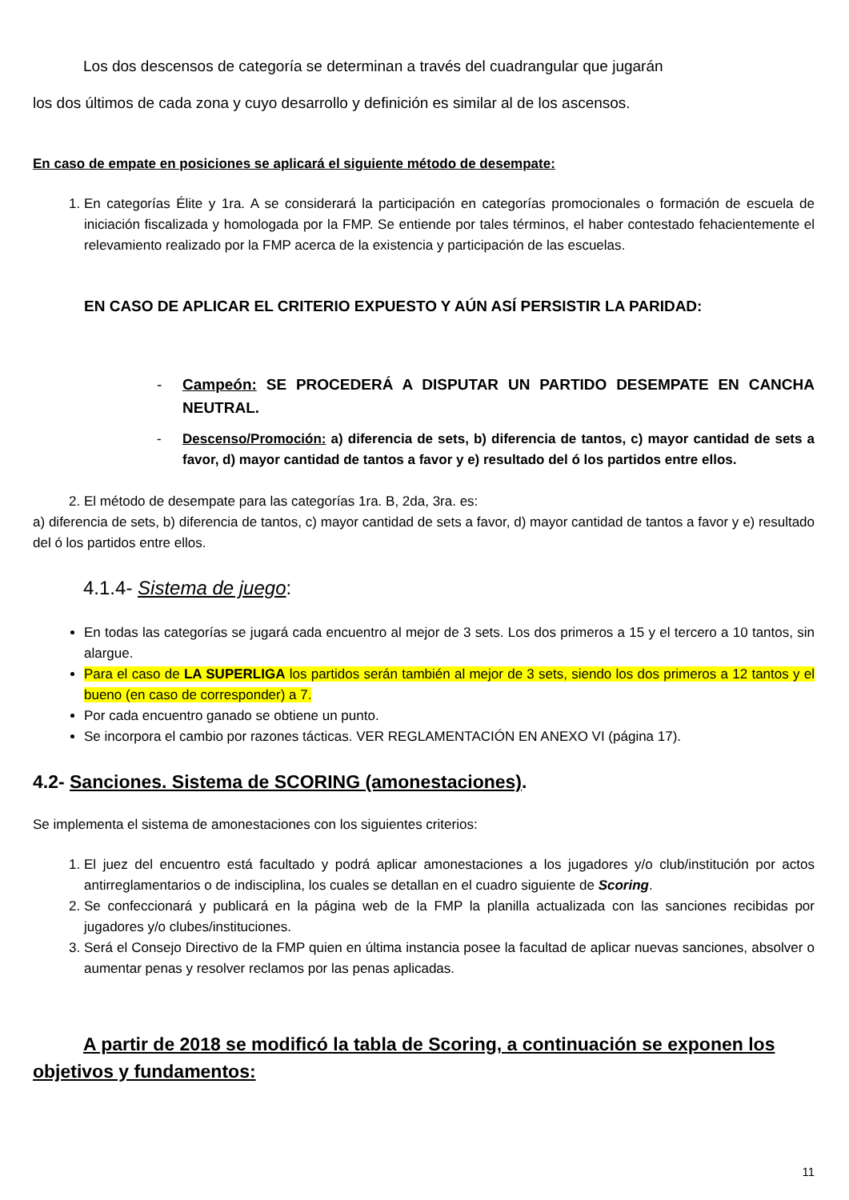Los dos descensos de categoría se determinan a través del cuadrangular que jugarán
los dos últimos de cada zona y cuyo desarrollo y definición es similar al de los ascensos.
En caso de empate en posiciones se aplicará el siguiente método de desempate:
1. En categorías Élite y 1ra. A se considerará la participación en categorías promocionales o formación de escuela de iniciación fiscalizada y homologada por la FMP. Se entiende por tales términos, el haber contestado fehacientemente el relevamiento realizado por la FMP acerca de la existencia y participación de las escuelas.
EN CASO DE APLICAR EL CRITERIO EXPUESTO Y AÚN ASÍ PERSISTIR LA PARIDAD:
- Campeón: SE PROCEDERÁ A DISPUTAR UN PARTIDO DESEMPATE EN CANCHA NEUTRAL.
- Descenso/Promoción: a) diferencia de sets, b) diferencia de tantos, c) mayor cantidad de sets a favor, d) mayor cantidad de tantos a favor y e) resultado del ó los partidos entre ellos.
2. El método de desempate para las categorías 1ra. B, 2da, 3ra. es:
a) diferencia de sets, b) diferencia de tantos, c) mayor cantidad de sets a favor, d) mayor cantidad de tantos a favor y e) resultado del ó los partidos entre ellos.
4.1.4- Sistema de juego:
En todas las categorías se jugará cada encuentro al mejor de 3 sets. Los dos primeros a 15 y el tercero a 10 tantos, sin alargue.
Para el caso de LA SUPERLIGA los partidos serán también al mejor de 3 sets, siendo los dos primeros a 12 tantos y el bueno (en caso de corresponder) a 7.
Por cada encuentro ganado se obtiene un punto.
Se incorpora el cambio por razones tácticas. VER REGLAMENTACIÓN EN ANEXO VI (página 17).
4.2- Sanciones. Sistema de SCORING (amonestaciones).
Se implementa el sistema de amonestaciones con los siguientes criterios:
1. El juez del encuentro está facultado y podrá aplicar amonestaciones a los jugadores y/o club/institución por actos antirreglamentarios o de indisciplina, los cuales se detallan en el cuadro siguiente de Scoring.
2. Se confeccionará y publicará en la página web de la FMP la planilla actualizada con las sanciones recibidas por jugadores y/o clubes/instituciones.
3. Será el Consejo Directivo de la FMP quien en última instancia posee la facultad de aplicar nuevas sanciones, absolver o aumentar penas y resolver reclamos por las penas aplicadas.
A partir de 2018 se modificó la tabla de Scoring, a continuación se exponen los objetivos y fundamentos:
11